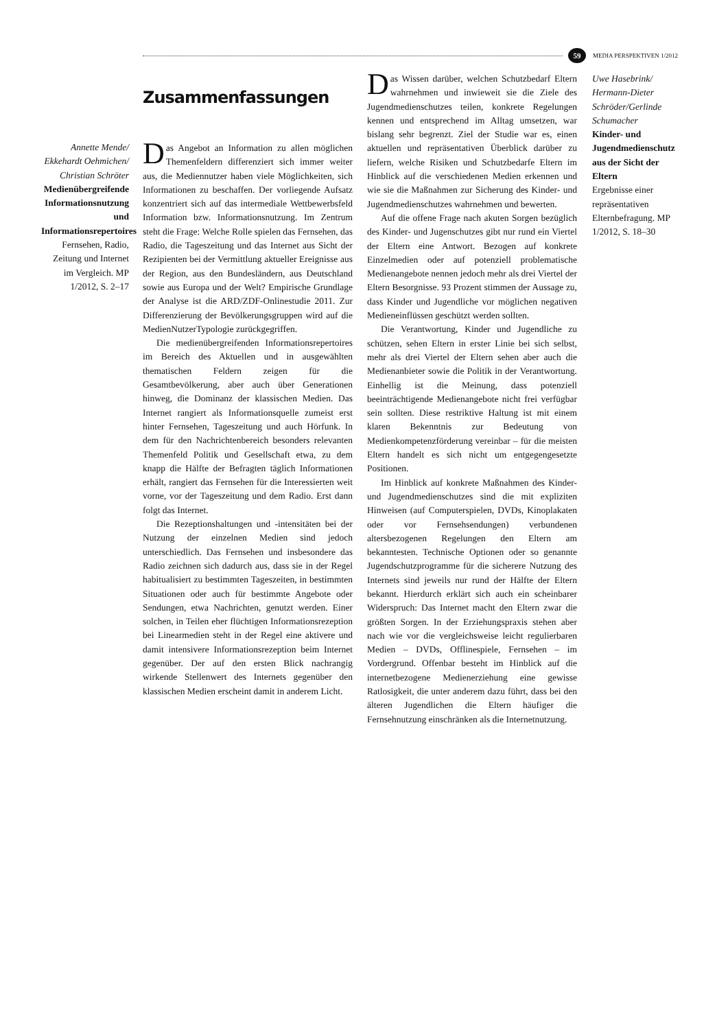59
MEDIA PERSPEKTIVEN 1/2012
Zusammenfassungen
Annette Mende/ Ekkehardt Oehmichen/ Christian Schröter
Medienübergreifende Informationsnutzung und Informationsrepertoires
Fernsehen, Radio, Zeitung und Internet im Vergleich. MP 1/2012, S. 2–17
Das Angebot an Information zu allen möglichen Themenfeldern differenziert sich immer weiter aus, die Mediennutzer haben viele Möglichkeiten, sich Informationen zu beschaffen. Der vorliegende Aufsatz konzentriert sich auf das intermediale Wettbewerbsfeld Information bzw. Informationsnutzung. Im Zentrum steht die Frage: Welche Rolle spielen das Fernsehen, das Radio, die Tageszeitung und das Internet aus Sicht der Rezipienten bei der Vermittlung aktueller Ereignisse aus der Region, aus den Bundesländern, aus Deutschland sowie aus Europa und der Welt? Empirische Grundlage der Analyse ist die ARD/ZDF-Onlinestudie 2011. Zur Differenzierung der Bevölkerungsgruppen wird auf die MedienNutzerTypologie zurückgegriffen.
Die medienübergreifenden Informationsrepertoires im Bereich des Aktuellen und in ausgewählten thematischen Feldern zeigen für die Gesamtbevölkerung, aber auch über Generationen hinweg, die Dominanz der klassischen Medien. Das Internet rangiert als Informationsquelle zumeist erst hinter Fernsehen, Tageszeitung und auch Hörfunk. In dem für den Nachrichtenbereich besonders relevanten Themenfeld Politik und Gesellschaft etwa, zu dem knapp die Hälfte der Befragten täglich Informationen erhält, rangiert das Fernsehen für die Interessierten weit vorne, vor der Tageszeitung und dem Radio. Erst dann folgt das Internet.
Die Rezeptionshaltungen und -intensitäten bei der Nutzung der einzelnen Medien sind jedoch unterschiedlich. Das Fernsehen und insbesondere das Radio zeichnen sich dadurch aus, dass sie in der Regel habitualisiert zu bestimmten Tageszeiten, in bestimmten Situationen oder auch für bestimmte Angebote oder Sendungen, etwa Nachrichten, genutzt werden. Einer solchen, in Teilen eher flüchtigen Informationsrezeption bei Linearmedien steht in der Regel eine aktivere und damit intensivere Informationsrezeption beim Internet gegenüber. Der auf den ersten Blick nachrangig wirkende Stellenwert des Internets gegenüber den klassischen Medien erscheint damit in anderem Licht.
Das Wissen darüber, welchen Schutzbedarf Eltern wahrnehmen und inwieweit sie die Ziele des Jugendmedienschutzes teilen, konkrete Regelungen kennen und entsprechend im Alltag umsetzen, war bislang sehr begrenzt. Ziel der Studie war es, einen aktuellen und repräsentativen Überblick darüber zu liefern, welche Risiken und Schutzbedarfe Eltern im Hinblick auf die verschiedenen Medien erkennen und wie sie die Maßnahmen zur Sicherung des Kinder- und Jugendmedienschutzes wahrnehmen und bewerten.
Auf die offene Frage nach akuten Sorgen bezüglich des Kinder- und Jugenschutzes gibt nur rund ein Viertel der Eltern eine Antwort. Bezogen auf konkrete Einzelmedien oder auf potenziell problematische Medienangebote nennen jedoch mehr als drei Viertel der Eltern Besorgnisse. 93 Prozent stimmen der Aussage zu, dass Kinder und Jugendliche vor möglichen negativen Medieneinflüssen geschützt werden sollten.
Die Verantwortung, Kinder und Jugendliche zu schützen, sehen Eltern in erster Linie bei sich selbst, mehr als drei Viertel der Eltern sehen aber auch die Medienanbieter sowie die Politik in der Verantwortung. Einhellig ist die Meinung, dass potenziell beeinträchtigende Medienangebote nicht frei verfügbar sein sollten. Diese restriktive Haltung ist mit einem klaren Bekenntnis zur Bedeutung von Medienkompetenzförderung vereinbar – für die meisten Eltern handelt es sich nicht um entgegengesetzte Positionen.
Im Hinblick auf konkrete Maßnahmen des Kinder- und Jugendmedienschutzes sind die mit expliziten Hinweisen (auf Computerspielen, DVDs, Kinoplakaten oder vor Fernsehsendungen) verbundenen altersbezogenen Regelungen den Eltern am bekanntesten. Technische Optionen oder so genannte Jugendschutzprogramme für die sicherere Nutzung des Internets sind jeweils nur rund der Hälfte der Eltern bekannt. Hierdurch erklärt sich auch ein scheinbarer Widerspruch: Das Internet macht den Eltern zwar die größten Sorgen. In der Erziehungspraxis stehen aber nach wie vor die vergleichsweise leicht regulierbaren Medien – DVDs, Offlinespiele, Fernsehen – im Vordergrund. Offenbar besteht im Hinblick auf die internetbezogene Medienerziehung eine gewisse Ratlosigkeit, die unter anderem dazu führt, dass bei den älteren Jugendlichen die Eltern häufiger die Fernsehnutzung einschränken als die Internetnutzung.
Uwe Hasebrink/ Hermann-Dieter Schröder/Gerlinde Schumacher
Kinder- und Jugendmedienschutz aus der Sicht der Eltern
Ergebnisse einer repräsentativen Elternbefragung. MP 1/2012, S. 18–30